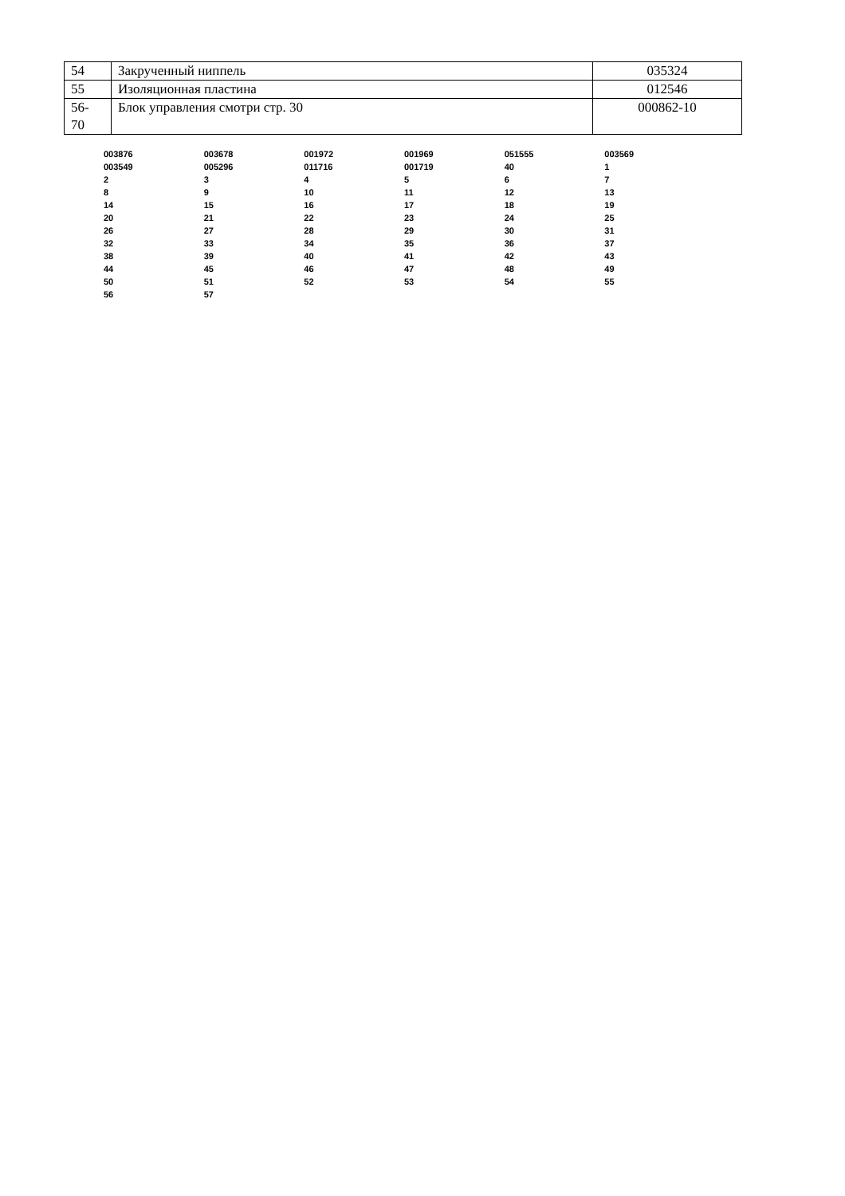| 54 | Закрученный ниппель | 035324 |
| 55 | Изоляционная пластина | 012546 |
| 56- 70 | Блок управления смотри стр. 30 | 000862-10 |
003876 003678 001972 001969 051555 003569 003549 005296 011716 001719 40 1 234567 89 10 11 12 13 14 15 16 17 18 19 20 21 22 23 24 25 26 27 28 29 30 31 32 33 34 35 36 37 38 39 40 41 42 43 44 45 46 47 48 49 50 51 52 53 54 55 56 57